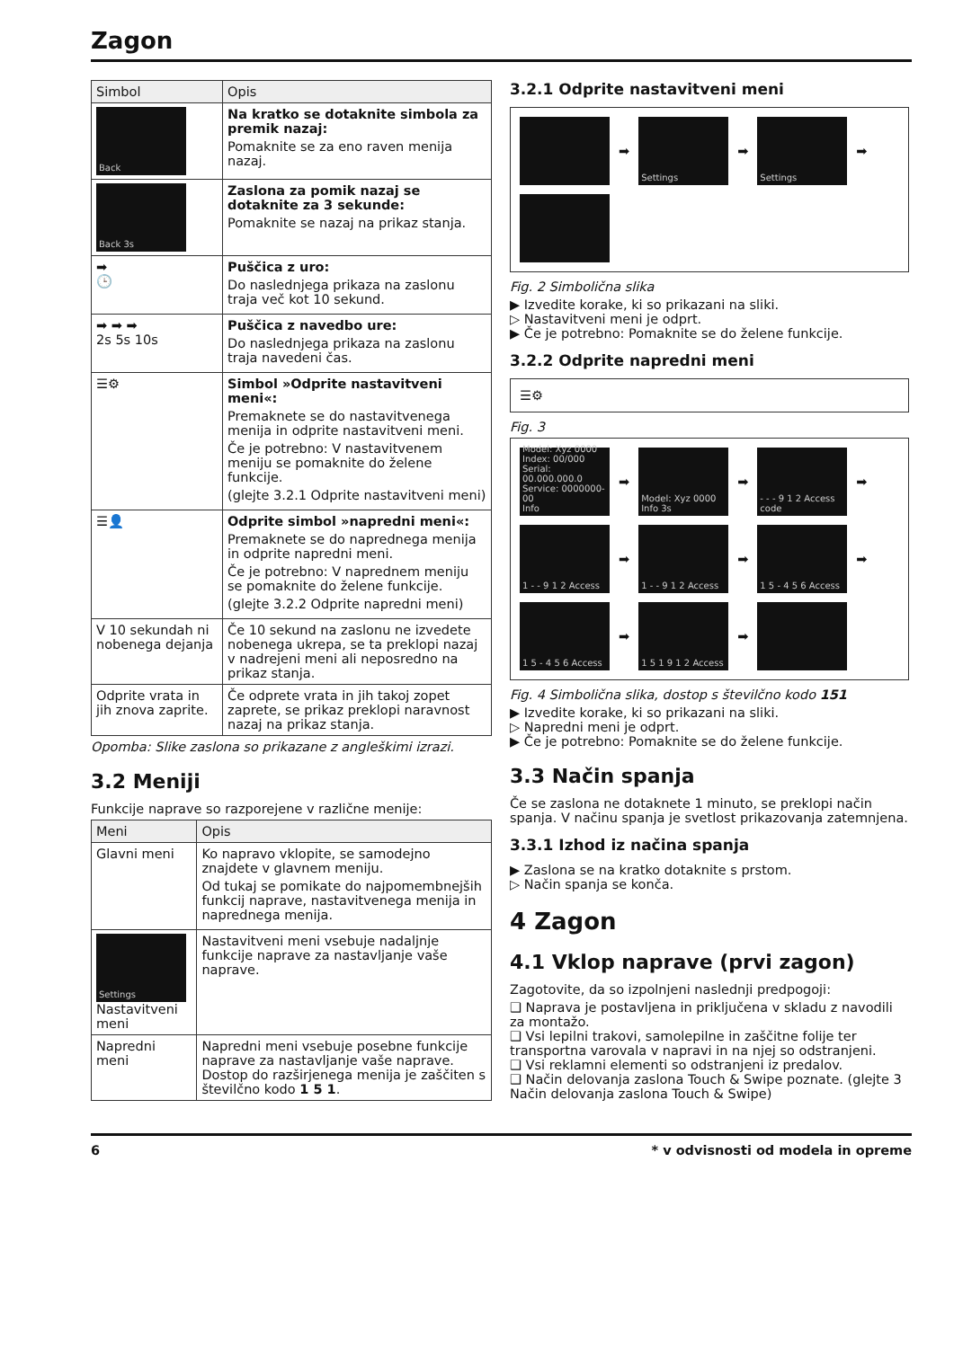Zagon
| Simbol | Opis |
| --- | --- |
| Back | Na kratko se dotaknite simbola za premik nazaj: Pomaknite se za eno raven menija nazaj. |
| Back 3s | Zaslona za pomik nazaj se dotaknite za 3 sekunde: Pomaknite se nazaj na prikaz stanja. |
| ➡ 🕒 | Puščica z uro: Do naslednjega prikaza na zaslonu traja več kot 10 sekund. |
| ➡ ➡ ➡ 2s 5s 10s | Puščica z navedbo ure: Do naslednjega prikaza na zaslonu traja navedeni čas. |
| ☰⚙ | Simbol »Odprite nastavitveni meni«: Premaknete se do nastavitvenega menija in odprite nastavitveni meni. Če je potrebno: V nastavitvenem meniju se pomaknite do želene funkcije. (glejte 3.2.1 Odprite nastavitveni meni) |
| ☰👤 | Odprite simbol »napredni meni«: Premaknete se do naprednega menija in odprite napredni meni. Če je potrebno: V naprednem meniju se pomaknite do želene funkcije. (glejte 3.2.2 Odprite napredni meni) |
| V 10 sekundah ni nobenega dejanja | Če 10 sekund na zaslonu ne izvedete nobenega ukrepa, se ta preklopi nazaj v nadrejeni meni ali neposredno na prikaz stanja. |
| Odprite vrata in jih znova zaprite. | Če odprete vrata in jih takoj zopet zaprete, se prikaz preklopi naravnost nazaj na prikaz stanja. |
Opomba: Slike zaslona so prikazane z angleškimi izrazi.
3.2 Meniji
Funkcije naprave so razporejene v različne menije:
| Meni | Opis |
| --- | --- |
| Glavni meni | Ko napravo vklopite, se samodejno znajdete v glavnem meniju. Od tukaj se pomikate do najpomembnejših funkcij naprave, nastavitvenega menija in naprednega menija. |
| Settings Nastavitveni meni | Nastavitveni meni vsebuje nadaljnje funkcije naprave za nastavljanje vaše naprave. |
| Napredni meni | Napredni meni vsebuje posebne funkcije naprave za nastavljanje vaše naprave. Dostop do razširjenega menija je zaščiten s številčno kodo 1 5 1 . |
3.2.1 Odprite nastavitveni meni
➡
Settings
➡
Settings
➡
Fig. 2 Simbolična slika
▶ Izvedite korake, ki so prikazani na sliki.
▷ Nastavitveni meni je odprt.
▶ Če je potrebno: Pomaknite se do želene funkcije.
3.2.2 Odprite napredni meni
☰⚙
Fig. 3
Model: Xyz 0000
Index: 00/000
Serial: 00.000.000.0
Service: 0000000-00
Info
➡
Model: Xyz 0000 Info 3s
➡
- - - 9 1 2 Access code
➡
1 - - 9 1 2 Access
➡
1 - - 9 1 2 Access
➡
1 5 - 4 5 6 Access
➡
1 5 - 4 5 6 Access
➡
1 5 1 9 1 2 Access
➡
Fig. 4 Simbolična slika, dostop s številčno kodo 151
▶ Izvedite korake, ki so prikazani na sliki.
▷ Napredni meni je odprt.
▶ Če je potrebno: Pomaknite se do želene funkcije.
3.3 Način spanja
Če se zaslona ne dotaknete 1 minuto, se preklopi način spanja. V načinu spanja je svetlost prikazovanja zatemnjena.
3.3.1 Izhod iz načina spanja
▶ Zaslona se na kratko dotaknite s prstom.
▷ Način spanja se konča.
4 Zagon
4.1 Vklop naprave (prvi zagon)
Zagotovite, da so izpolnjeni naslednji predpogoji:
❑ Naprava je postavljena in priključena v skladu z navodili za montažo.
❑ Vsi lepilni trakovi, samolepilne in zaščitne folije ter transportna varovala v napravi in na njej so odstranjeni.
❑ Vsi reklamni elementi so odstranjeni iz predalov.
❑ Način delovanja zaslona Touch & Swipe poznate. (glejte 3 Način delovanja zaslona Touch & Swipe)
6 * v odvisnosti od modela in opreme